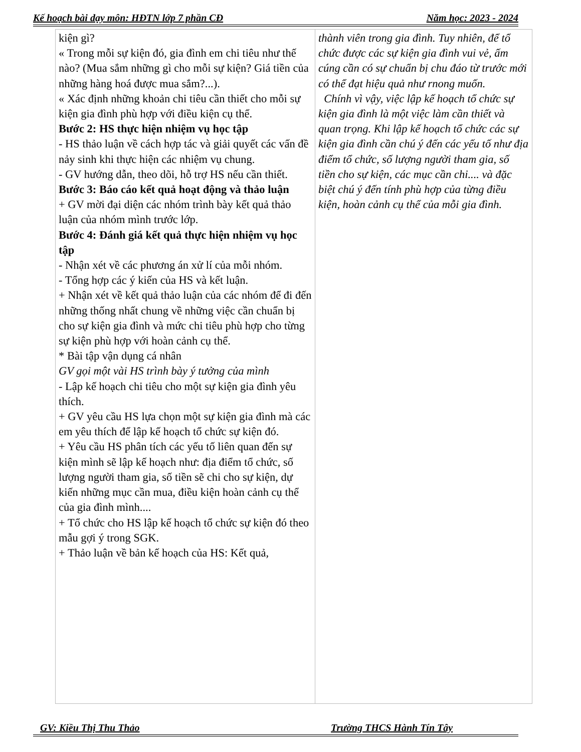Kế hoạch bài dạy môn: HĐTN lớp 7 phần CĐ Năm học: 2023 - 2024
| kiện gì? « Trong mỗi sự kiện đó, gia đình em chi tiêu như thế nào? (Mua sắm những gì cho mỗi sự kiện? Giá tiền của những hàng hoá được mua sắm?...). « Xác định những khoản chi tiêu cần thiết cho mỗi sự kiện gia đình phù hợp với điều kiện cụ thể. Bước 2: HS thực hiện nhiệm vụ học tập - HS thảo luận về cách hợp tác và giải quyết các vấn đề nảy sinh khi thực hiện các nhiệm vụ chung. - GV hướng dẫn, theo dõi, hỗ trợ HS nếu cần thiết. Bước 3: Báo cáo kết quả hoạt động và thảo luận + GV mời đại diện các nhóm trình bày kết quả thảo luận của nhóm mình trước lớp. Bước 4: Đánh giá kết quả thực hiện nhiệm vụ học tập - Nhận xét về các phương án xử lí của mỗi nhóm. - Tổng hợp các ý kiến của HS và kết luận. + Nhận xét về kết quả thảo luận của các nhóm để đi đến những thống nhất chung về những việc cần chuẩn bị cho sự kiện gia đình và mức chi tiêu phù hợp cho từng sự kiện phù hợp với hoàn cảnh cụ thể. * Bài tập vận dụng cá nhân GV gọi một vài HS trình bày ý tưởng của mình - Lập kế hoạch chi tiêu cho một sự kiện gia đình yêu thích. + GV yêu cầu HS lựa chọn một sự kiện gia đình mà các em yêu thích để lập kế hoạch tổ chức sự kiện đó. + Yêu cầu HS phân tích các yếu tố liên quan đến sự kiện mình sẽ lập kế hoạch như: địa điểm tổ chức, số lượng người tham gia, số tiền sẽ chi cho sự kiện, dự kiến những mục cần mua, điều kiện hoàn cảnh cụ thể của gia đình mình.... + Tổ chức cho HS lập kế hoạch tổ chức sự kiện đó theo mẫu gợi ý trong SGK. + Thảo luận về bản kế hoạch của HS: Kết quả, | thành viên trong gia đình. Tuy nhiên, để tổ chức được các sự kiện gia đình vui vẻ, ấm cúng cần có sự chuẩn bị chu đáo từ trước mới có thể đạt hiệu quả như rnong muốn. Chính vì vậy, việc lập kế hoạch tổ chức sự kiện gia đình là một việc làm cần thiết và quan trọng. Khi lập kế hoạch tổ chức các sự kiện gia đình cần chú ý đến các yếu tố như địa điểm tổ chức, số lượng người tham gia, số tiền cho sự kiện, các mục cần chi.... và đặc biệt chú ý đến tính phù hợp của từng điều kiện, hoàn cảnh cụ thể của mỗi gia đình. |
GV: Kiều Thị Thu Thảo Trường THCS Hành Tín Tây